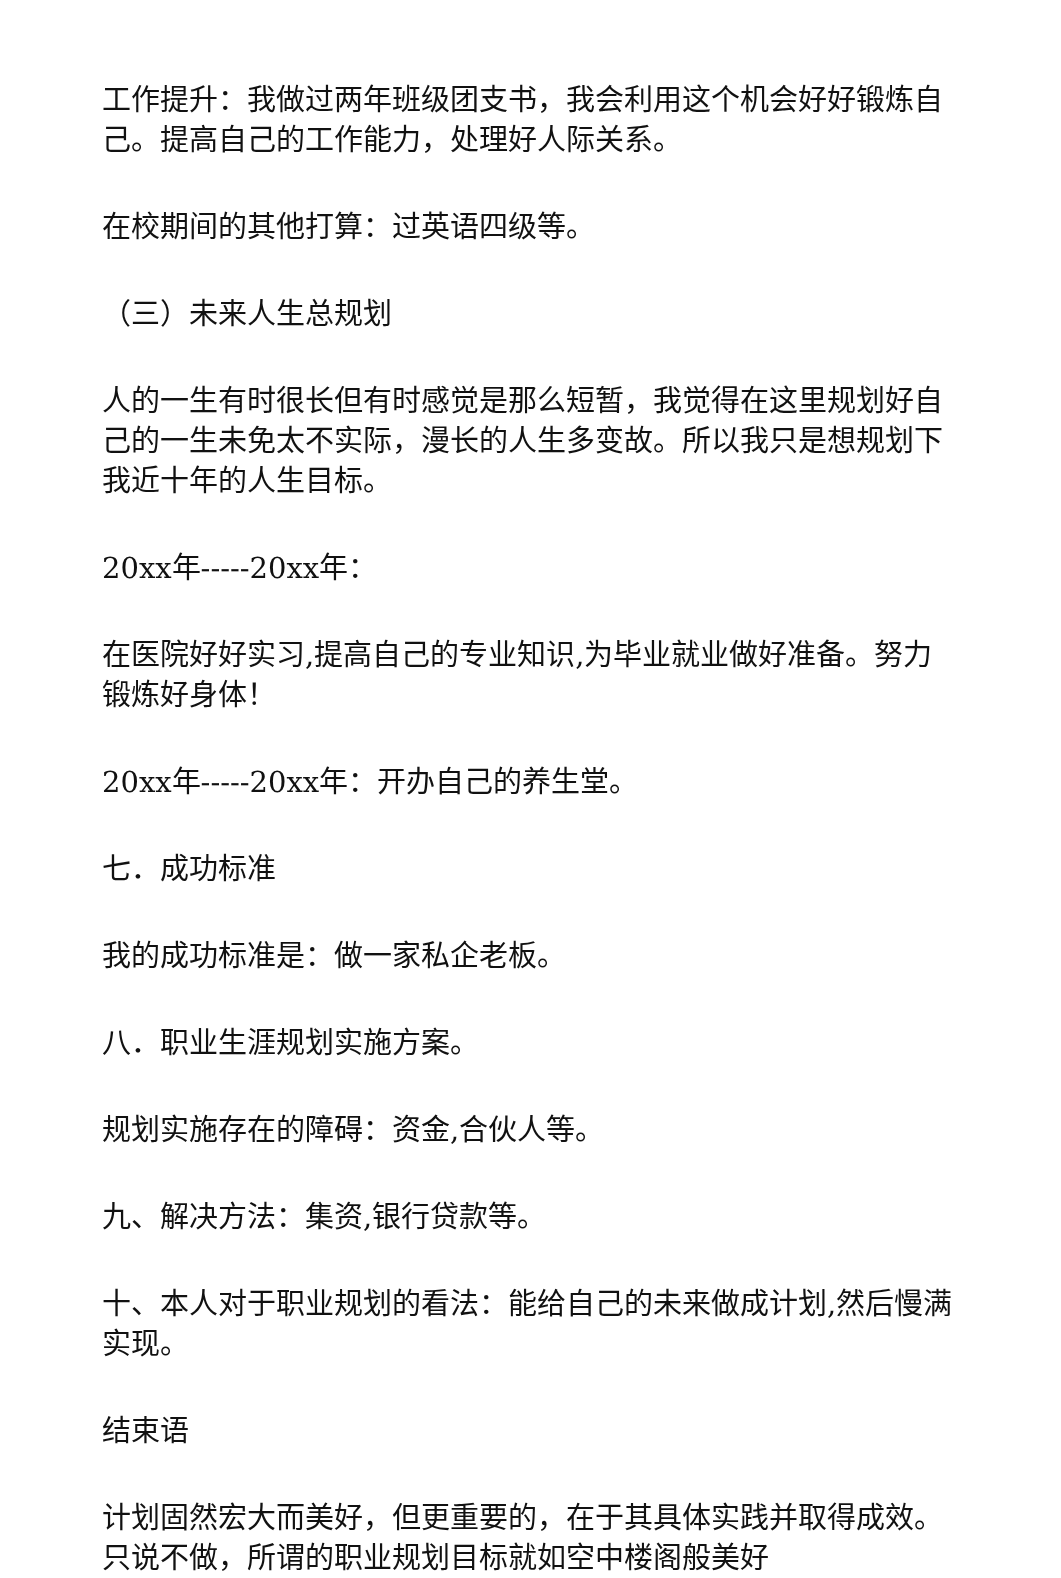工作提升：我做过两年班级团支书，我会利用这个机会好好锻炼自己。提高自己的工作能力，处理好人际关系。
在校期间的其他打算：过英语四级等。
（三）未来人生总规划
人的一生有时很长但有时感觉是那么短暂，我觉得在这里规划好自己的一生未免太不实际，漫长的人生多变故。所以我只是想规划下我近十年的人生目标。
20xx年-----20xx年：
在医院好好实习,提高自己的专业知识,为毕业就业做好准备。努力锻炼好身体！
20xx年-----20xx年：开办自己的养生堂。
七．成功标准
我的成功标准是：做一家私企老板。
八．职业生涯规划实施方案。
规划实施存在的障碍：资金,合伙人等。
九、解决方法：集资,银行贷款等。
十、本人对于职业规划的看法：能给自己的未来做成计划,然后慢满实现。
结束语
计划固然宏大而美好，但更重要的，在于其具体实践并取得成效。只说不做，所谓的职业规划目标就如空中楼阁般美好